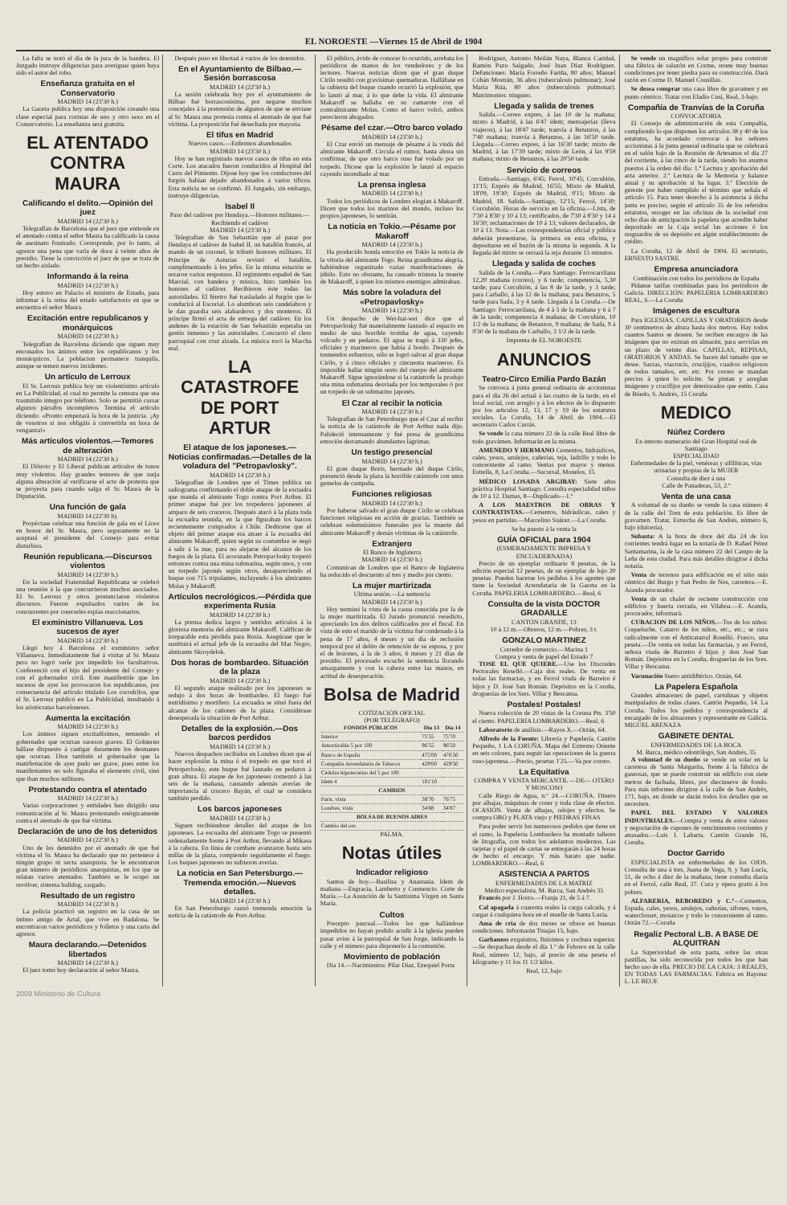EL NOROESTE —Viernes 15 de Abril de 1904
La falta se notó el día de la jura de la bandera. El Juzgado instruye diligencias para averiguar quien haya sido el autor del robo.
Enseñanza gratuita en el Conservatorio
MADRID 14 (23'30 h.)
La Gaceta publica hoy una disposición creando una clase especial para coristas de uno y otro sexo en el Conservatorio. La enseñanza será gratuita.
EL ATENTADO CONTRA MAURA
Calificando el delito.—Opinión del juez
MADRID 14 (22'30 h.)
Telegrafían de Barcelona que el juez que entiende en el atentado contra el señor Maura ha calificado la causa de asesinato frustrado. Corresponde, por lo tanto, al agresor una pena que varía de doce á veinte años de presidio. Tiene la convicción el juez de que se trata de un hecho aislado.
Informando á la reina
MADRID 14 (22'30 h.)
Hoy estuvo en Palacio el ministro de Estado, para informar á la reina del estado satisfactorio en que se encuentra el señor Maura.
Excitación entre republicanos y monárquicos
MADRID 14 (22'30 h.)
Telegrafían de Barcelona diciendo que siguen muy enconados los ánimos entre los republicanos y los monárquicos. La poblacion permanece tranquila, aunque se temen nuevos incidentes.
Un artículo de Lerroux
El Sr. Lerroux publica hoy un violentísimo artículo en La Publicidad, el cual no permite la censura que sea trasmitido íntegro por teléfono. Solo se permitió cursar algunos párrafos incompletos. Termina el artículo diciendo: «Pronto empezará la hora de la justicia. ¡Ay de vosotros si nos obligáis á convertirla en hora de venganza!»
Más artículos violentos.—Temores de alteración
MADRID 14 (22'30 h.)
El Diluvio y El Liberal publican artículos de tonos muy violentos. Hay grandes temores de que surja alguna alteración al verificarse el acto de protesta que se proyecta para cuando salga el Sr. Maura de la Diputación.
Una función de gala
MADRID 14 (22'30 h).
Proyéctase celebrar una función de gala en el Liceo en honor del Sr. Maura, pero seguramente no la aceptará el presidente del Consejo para evitar disturbios.
Reunión republicana.—Discursos violentos
MADRID 14 (22'30 h.)
En la sociedad Fraternidad Republicana se celebró una reunión á la que concurrieron muchos asociados. El Sr. Lerroux y otros pronunciaron violentos discursos. Fueron expulsados varios de los concurrentes por creerseles espías reaccionarios.
El exministro Villanueva. Los sucesos de ayer
MADRID 14 (22'30 h.)
Llegó hoy á Barcelona el exministro señor Villanueva. Inmediatamente fué á visitar al Sr. Maura pero no logró verle por impedirlo los facultativos. Conferenció con el hijo del presidente del Consejo y con el gobernador civil. Este manifestóle que los sucesos de ayer los provocaron los republicanos, por consecuencia del artículo titulado Los cocodrilos, que el Sr. Lerroux publicó en La Publicidad, insultando á los aristócratas barceloneses.
Aumenta la excitación
MADRID 14 (22'30 h.)
Los ánimos siguen excitadísimos, temiendo el gobernador que ocurran sucesos graves. El Gobierno hállase dispuesto á castigar duramente los desmanes que ocurran. Dice también el gobernador que la manifestación de ayer pudo ser grave, pues entre los manifestantes no solo figuraba el elemento civil, sinó que iban muchos militares.
Protestando contra el atentado
MADRID 14 (22'30 h.)
Varias corporaciones y entidades han dirigido una comunicación al Sr. Maura protestando enérgicamente contra el atentado de que fué víctima.
Declaración de uno de los detenidos
MADRID 14 (22'30 h.)
Uno de los detenidos por el atentado de que fué víctima el Sr. Maura ha declarado que no pertenece á ningún grupo ni secta anarquista. Se le encontraron gran número de periódicos anarquistas, en los que se relatan varios atentados. También se le ocupó un revólver, sistema bulldog, cargado.
Resultado de un registro
MADRID 14 (22'30 h.)
La policía practicó un registro en la casa de un íntimo amigo de Artal, que vive en Badalona. Se encontraron varios periódicos y folletos y una carta del agresor.
Maura declarando.—Detenidos libertados
MADRID 14 (22'30 h.)
El juez tomó hoy declaración al señor Maura.
Después puso en libertad á varios de los detenidos.
En el Ayuntamiento de Bilbao.—Sesión borrascosa
MADRID 14 (22'30 h.)
La sesión celebrada hoy por el ayuntamiento de Bilbao fué borrascosísima, por negarse muchos concejales á la pretensión de algunos de que se enviase al Sr. Maura una protesta contra el atentado de que fué víctima. La proposición fué desechada por mayoría.
El tifus en Madrid
Nuevos casos.—Enfermos abandonados
MADRID 14 (23'30 h.)
Hoy se han registrado nuevos casos de tifus en esta Corte. Los atacados fueron conducidos al Hospital del Cerro del Pimiento. Díjose hoy que los conductores del furgón habían dejado abandonados á varios tíficos. Esta noticia no se confirmó. El Juzgado, sin embargo, instruye diligencias.
Isabel II
Paso del cadáver por Hendaya.—Honores militares.—Recibiendo el cadáver
MADRID 14 (23'30 h.)
Telegrafían de San Sebastián que al pasar por Hendaya el cadáver de Isabel II, un batallón francés, al mando de un coronel, le tributó honores militares. El Príncipe de Asturias revistó el batallón, cumplimentando á los jefes. En la misma estación se rezaron varios responsos. El regimiento español de San Marcial, con bandera y música, hizo también los honores al cadáver. Recibieron éste todas las autoridades. El féretro fué trasladado al furgón que lo conducirá al Escorial. Lo alumbran seis candelabros y le dan guardia seis alabarderos y dos monteros. El príncipe firmó el acta de entrega del cadáver. En los andenes de la estación de San Sebastián esperaba un gentío inmenso y las autoridades. Concurrió el clero parroquial con cruz alzada. La música tocó la Marcha real.
LA CATASTROFE DE PORT ARTUR
El ataque de los japoneses.—Noticias confirmadas.—Detalles de la voladura del "Petropavlosky".
MADRID 14 (22'30 h.)
Telegrafían de Londres que el Times publica un radiograma confirmando el doble ataque de la escuadra que manda el almirante Togo contra Port Arthur. El primer ataque fué por los torpederos japoneses al amparo de seis cruceros. Después atacó á la plaza toda la escuadra reunida, en la que figuraban los barcos recientemente comprados á Chile. Dedúcese que el objeto del primer ataque era atraer á la escuadra del almirante Makaroff, quien según su costumbre se negó á salir á la mar, para no alejarse del alcance de los fuegos de la plaza. El acorazado Petropavlosky tropezó entonces contra una mina submarina, según unos, y con un torpedo japonés según otros, desapareciendo el buque con 715 tripulantes, incluyendo á los almirantes Molas y Makaroff.
Artículos necrológicos.—Pérdida que experimenta Rusia
MADRID 14 (22'30 h.)
La prensa dedica largos y sentidos artículos á la gloriosa memoria del almirante Makaroff. Califican de irreparable esta pérdida para Rusia. Asegúrase que le sustituirá el actual jefe de la escuadra del Mar Negro, almirante Skroydelok.
Dos horas de bombardeo. Situación de la plaza
MADRID 14 (22'30 h.)
El segundo ataque realizado por los japoneses se redujo á dos horas de bombardeo. El fuego fué nutridísimo y mortífero. La escuadra se situó fuera del alcance de los cañones de la plaza. Considérase desesperada la situación de Port Arthur.
Detalles de la explosión.—Dos barcos perdidos
MADRID 14 (23'30 h.)
Nuevos despachos recibidos en Londres dicen que al hacer explosión la mina ó el torpedo en que tocó el Petropavlosky, este buque fué lanzado en pedazos á gran altura. El ataque de los japoneses comenzó á las seis de la mañana, causando además averías de importancia al crucero Bayán, el cual se considera también perdido.
Los barcos japoneses
MADRID 14 (23'30 h.)
Siguen recibiéndose detalles del ataque de los japoneses. La escuadra del almirante Togo se presentó ordenadamente frente á Port Arthur, llevando al Mikasa á la cabeza. En línea de combate avanzaron hasta seis millas de la plaza, rompiendo seguidamente el fuego. Los buques japoneses no sufrieron averías.
La noticia en San Petersburgo.—Tremenda emoción.—Nuevos detalles.
MADRID 14 (23'30 h.)
En San Petersburgo causó tremenda emoción la noticia de la catástrofe de Port-Arthur.
El público, ávido de conocer lo ocurrido, arrebata los periódicos de manos de los vendedores y de los lectores. Nuevas noticias dicen que el gran duque Cirilo resultó con gravísimas quemaduras. Hallábase en la cubierta del buque cuando ocurrió la explosión, que lo lanzó al mar, á lo que debe la vida. El almirante Makaroff se hallaba en su camarote con el contralmirante Molas. Como el barco volcó, ambos perecieron ahogados.
Pésame del czar.—Otro barco volado
MADRID 14 (23'30 h.)
El Czar envió un mensaje de pésame á la viuda del almirante Makaroff. Circula el rumor, hasta ahora sin confirmar, de que otro barco ruso fué volado por un torpedo. Dícese que la explosión le lanzó al espacio cayendo incendiado al mar.
La prensa inglesa
MADRID 14 (23'30 h.)
Todos los periódicos de Londres elogian á Makaroff. Dicen que todos los marinos del mundo, incluso los propios japoneses, lo sentirán.
La noticia en Tokio.—Pésame por Makaroff
MADRID 14 (23'30 h.)
Ha producido honda emoción en Tokío la noticia de la vitoria del almirante Togo. Reina grandísima alegría, habiéndose organizado varias manifestaciones de júbilo. Esto no obstante, ha causado tristeza la muerte de Makaroff, á quien los mismos enemigos admiraban.
Más sobre la voladura del «Petropavlosky»
MADRID 14 (22'30 h.)
Un despacho de Wei-hai-wei dice que el Petropavlosky fué materialmente lanzado al espacio en medio de una horrible tromba de agua, cayendo volcado y en pedazos. El agua se tragó á 330 jefes, oficiales y marineros que había á bordo. Después de tremendos esfuerzos, sólo se logró salvar al gran duque Cirilo, y á cinco oficiales y cincuenta marineros. Es imposible hallar ningún resto del cuerpo del almirante Makaroff. Sigue ignorándose si la catástrofe la produjo una mina submarina desviada por los temporales ó por un torpedo de un submarino japonés.
El Czar al recibir la noticia
MADRID 14 (22'30 h.)
Telegrafían de San Petersburgo que el Czar al recibir la noticia de la catástrofe de Port Arthur nada dijo. Palideció intensamente y fué presa de grandísima emoción derramando abundantes lágrimas.
Un testigo presencial
MADRID 14 (22'30 h.)
El gran duque Boris, hermado del duque Cirilo, presenció desde la plaza la horrible catástrofe con unos gemelos de campaña.
Funciones religiosas
MADRID 14 (22'30 h.)
Por haberse salvado el gran duque Cirilo se celebran funciones religiosas en acción de gracias. También se celebran solemnísimos funerales por la muerte del almirante Makaroff y demás víctimas de la catástrofe.
Extranjero
El Banco de Inglaterra
MADRID 14 (23'30 h.)
Comunican de Londres que el Banco de Inglaterra ha reducido el descuento al tres y medio por ciento.
La mujer martirizada
Ultima sesión.—La sentencia
MADRID 14 (23'30 h.)
Hoy terminó la vista de la causa conocida por la de la mujer martirizada. El Jurado pronunció veredicto, apreciando los dos delitos calificados por el fiscal. En vista de esto el marido de la víctima fué condenado á la pena de 17 años, 4 meses y un día de reclusión temporal por el delito de retención de su esposa, y por el de lesiones, á la de 3 años, 6 meses y 21 días de presidio. El procesado escuchó la sentencia llorando amargamente y con la cabeza entre las manos, en actitud de desesperación.
Bolsa de Madrid
COTIZACIÓN OFICIAL
(POR TELÉGRAFO)
| FONDOS PÚBLICOS | Día 13 | Día 14 |
| --- | --- | --- |
| Interior | 75'55 | 75'70 |
| Amortizable 5 por 100 | 96'55 | 96'50 |
| Banco de España | 475'00 | 476'50 |
| Compañía Arrendataria de Tabacos | 429'00 | 429'50 |
| Cédulas hipotecarias del 5 por 100 | | |
| Idem 4 | 101'10 | |
| CAMBIOS | | |
| París, vista | 38'70 | 76'75 |
| Londres, vista | 34'88 | 34'87 |
| BOLSA DE BUENOS AIRES | | |
| Cambio del oro | | |
PALMA.
Notas útiles
Indicador religioso
Santos de hoy.—Basilisa y Anastasia. Idem de mañana.—Engracia, Lamberto y Cremencio. Corte de María.—La Asunción de la Santísima Virgen en Santa María.
Cultos
Precepto pascual.—Todos los que hallándose impedidos no hayan podido acudir á la iglesia pueden pasar aviso á la parroquial de San Jorge, indicando la calle y el número para disponerlo á la comunión.
Movimiento de población
Día 14.—Nacimientos: Pilar Díaz, Ezequiel Porta
Rodríguez, Antonio Meilán Naya, Blanca Caridad, Ramón Pazo Salgado, José Juan Díaz Rodríguez. Defunciones: María Forreño Fariña, 80 años; Manuel Cobán Mostrán, 36 años (tuberculosis pulmonar); José María Rúa, 80 años (tuberculosis pulmonar). Matrimonios: ninguno.
Llegada y salida de trenes
Salida.—Correo expres, á las 10 de la mañana; mixto á Madrid, á las 6'47 idem; mensajerías (lleva viajeros), á las 18'47 tarde; tranvía á Betanzos, á las 7'40 mañana; tranvía á Betanzos, á las 16'50 tarde. Llegada.—Correo expres, á las 16'30 tarde; mixto de Madrid, á las 17'39 tarde; mixto de León, á las 9'59 mañana; mixto de Betanzos, á las 20'50 tarde.
Servicio de correos
Entrada.—Santiago, 6'45; Ferrol, 10'45; Corcubión, 11'15; Exprés de Madrid, 16'55; Mixto de Madrid, 18'09, 19'30; Exprés de Madrid, 9'15; Mixto de Madrid, 18. Salida.—Santiago, 12'15; Ferrol, 14'30; Corcubión. Horas de servicio en la oficina.—Lista, de 7'30 á 8'30 y 10 á 13; certificados, de 7'30 á 8'30 y 14 á 16'30; reclamaciones de 10 á 13; valores declarados, de 10 á 13. Nota.—Las correspondencias oficial y pública deberán presentarse, la primera en esta oficina, y depositarse en el buzón de la misma la segunda. A la llegada del mixto se cerrará la reja durante 15 minutos.
Llegada y salida de coches
Salida de la Coruña.—Para Santiago: Ferrocarrilana 12,20 mañana (correo), y 6 tarde; competencia, 5,30 tarde; para Corcubión, á las 8 de la tarde, y 3 tarde; para Carballo, á las 12 de la mañana; para Betanzos, 5 tarde para Sada, 3 y 4 tarde. Llegada á la Coruña.—De Santiago: Ferrocarrilana, de 4 á 5 de la mañana y 6 á 7 de la tarde; competencia 4 mañana; de Corcubión, 10 1/2 de la mañana; de Betanzos, 9 mañana; de Sada, 9 á 9'30 de la mañana de Carballo, 3 1/2 de la tarde.
Imprenta de EL NOROESTE
ANUNCIOS
Teatro-Circo Emilia Pardo Bazán
Se convoca á junta general ordinaria de accionistas para el día 26 del actual á las cuatro de la tarde, en el local social, con arreglo y á los efectos de lo dispuesto por los artículos 12, 13, 17 y 19 de los estatutos sociales. La Coruña, 14 de Abril de 1904.—El secretario Carlos Currás.
Se vende la casa número 22 de la calle Real libre de todo gravámen. Informarán en la misma.
AMENEDO Y HERMANO Cementos, hidráulicos, cales, yesos, azulejos, cañerías, teja, ladrillo y todo lo concerniente al ramo. Ventas por mayor y menor. Estrella, 8, La Coruña.—Sucursal, Monelos, 15.
MÉDICO LOSADA ARGIBAY: Siete años práctica Hospital Santiago. Consulta especialidad niños de 10 á 12. Damas, 8—Duplicado—1.º
A LOS MAESTROS DE OBRAS Y CONTRATISTAS.—Cementos, hidráulicas, cales y yesos en partidas.—Marcelino Suárez.—La Coruña.
Se ha puesto á la venta la
GUÍA OFICIAL para 1904
(ESMERADAMENTE IMPRESA Y ENCUADERNADA)
Precio de un ejemplar ordinario 8 pesetas, de la edición especial 12 pesetas, de un ejemplar de lujo 20 pesetas. Pueden hacerse los pedidos á los agentes que tiene la Sociedad Arrendataria de la Gaceta en la Coruña. PAPELERIA LOMBARDERO.—Real, 6
Consulta de la vista DOCTOR GRADAILLE
CANTÓN GRANDE, 13
10 á 12 m.—Obreros, 12 m.—Pobres, 3 t.
GONZALO MARTINEZ
Corredor de comercio.—Marina 1
Compra y venta de papel del Estado 7
TOSE EL QUE QUIERE.—Use los Discoides Pectorales Roselló.—Caja dos reales. De venta en todas las farmacias, y en Ferrol viuda de Barreiro é hijos y D. José San Román. Depósitos en la Coruña, droguerías de los Sres. Villar y Bescansa.
Postales! Postales!
Nueva colección de 20 vistas de la Coruna Pts. 3'50 el ciento. PAPELERIA LOMBARDERO.—Real, 6
Laboratorio de análisis.—Rayos X.—Orzán, 64.
Alfredo de la Fuente: Librería y Papelería. Cantón Pequeño, 1 LA CORUÑA. Mapa del Extremo Oriente en seis colores, para seguir las operaciones de la guerra ruso-japonesa.—Precio, pesetas 1'25.—Va por correo.
La Equitativa
COMPRA Y VENTA MERCANTIL —DE— OTERO Y MOSCOSO
Calle Riego de Agua, n.º 24.—CORUÑA. Dinero por alhajas, máquinas de coser y toda clase de efectos. OCASIÓN. Venta de alhajas, relojes y efectos. Se compra ORO y PLATA viejo y PIEDRAS FINAS
Para poder servir los numerosos pedidos que tiene en el ramo, la Papelería Lombardero ha montado talleres de litografía, con todos los adelantos modernos. Las tarjetas y el papel de cartas se entregarán á las 24 horas de hecho el encargo. Y más barato que nadie. LOMBARDERO.—Real, 6
ASISTENCIA A PARTOS
ENFERMEDADES DE LA MATRIZ
Médico especialista, M. Barca, San Andrés 35
Francés por J. Horro.—Franja 21, de 5 á 7.
Cal apagada á cuarenta reales la carga calcada, y á cargar á cualquiera hora en el muelle de Santa Lucía.
Ama de cria de dos meses se ofrece en buenas condiciones. Informarán Tinajas 15, bajo.
Garbanzos exquisitos, finísimos y cochura superior.—Se despachan desde el día 1.º de Febrero en la calle Real, número 12, bajo, al precio de una peseta el kilogramo y 11 los 11 1/2 kilos.
Real, 12, bajo
Se vende un magnífico solar propio para construir una fábrica de salazón en Corme, reune muy buenas condiciones por tener piedra para su construcción. Dará razón en Corme D. Manuel Cousillas.
Se desea comprar una casa libre de gravamen y en punto céntrico. Tratar con Eladio Cusí, Real, 3-bajo.
Compañía de Tranvías de la Coruña
CONVOCATORIA
El Consejo de administración de esta Compañía, cumpliendo lo que disponen los artículos 38 y 40 de los estatutos, ha acordado convocar á los señores accionistas á la junta general ordinaria que se celebrará en el salón bajo de la Reunión de Artesanos el día 27 del corriente, á las cinco de la tarde, siendo los asuntos puestos á la orden del día: 1.º Lectura y aprobación del acta anterior. 2.º Lectura de la Memoria y balance anual y su aprobación si ha lugar. 3.º Elección de gerente por haber cumplido el término que señala el artículo 15. Para tener derecho á la asistencia á dicha junta es preciso, según el artículo 35 de los referidos estatutos, recoger en las oficinas de la sociedad con ocho días de anticipación la papeleta que acredite haber depositado en la Caja social las acciones ó los resguardos de su depósito en algún establecimiento de crédito.
La Coruña, 12 de Abril de 1904. El secretario, ERNESTO SASTRE.
Empresa anunciadora
Combinación con todos los periódicos de España
Pídanse tarifas combinadas para los periódicos de Galicia. DIRECCIÓN: PAPELERIA LOMBARDERO REAL, 6.—La Coruña
Imágenes de escultura
Para IGLESIAS, CAPILLAS Y ORATORIOS desde 30 centímetros de altura hasta dos metros. Hay todos cuantos Santos se deseen. Se reciben encargos de las imágenes que no existan en almacén, para servirlas en un plazo de veinte días. CAPILLAS, REPISAS, ORATORIOS Y ANDAS. Se hacen del tamaño que se desee. Sacras, viacrucis, crucijijos, cuadros religiosos de todos tamaños, etc. etc. Por correo se mandan precios á quien lo solicite. Se pintan y arreglan imágenes y crucifijos por deteriorados que estén. Casa de Bóedo, S. Andrés, 15 Coruña
MEDICO
Núñez Cordero
Ex-interno numerario del Gran Hospital real de Santiago
ESPECIALIDAD
Enfermedades de la piel, venéreas y sifilíticas, vías urinarias y propias de la MUJER
Consulta de diez á una
Calle de Panaderas, 53, 2.º
Venta de una casa
A voluntad de su dueño se vende la casa número 4 de la calle del Tren de esta población. Es libre de gravamen. Tratar, Estrecha de San Andrés, número 6, bajo (dulcería).
Subasta: A la hora de doce del día 24 de los corrientes tendrá lugar en la notaría de D. Rafael Pérez Santamarina, la de la casa número 22 del Campo de la Leña de esta ciudad. Para más detalles dirigirse á dicha notaría.
Venta de terrenos para edificación en el sitio más céntrico del Burgo y San Pedro de Nos, carretera.—E. Aranda procurador.
Venta de un chalet de reciente construcción con edificios y huerta cerrada, en Vilaboa.—E. Aranda, procurador, informará.
CURACION DE LOS NIÑOS.—Tos de los niños: Coqueluche, Catarro de los niños, etc., etc.; se cura radicalmente con el Anticatarral Roselló. Frasco, una peseta.—De venta en todas las farmacias, y en Ferrol, señora viuda de Barreiro é hijos y don José San Román. Depósitos en la Coruña, droguerías de los Sres. Villar y Bescansa.
Vacunación Suero antidiftérico. Orzán, 64.
La Papelera Española
Grandes almacenes de papel, cartulinas y objetos manipulados de todas clases. Cantón Pequeño, 14. La Coruña. Todos los pedidos y correspondencia al encargado de los almacenes y representante en Galicia. MIGUEL ARENAZA
GABINETE DENTAL
ENFERMEDADES DE LA BOCA
M. Barca, médico odontólogo, San Andrés, 35
A voluntad de su dueño se vende un solar en la carretera de Santa Margarita, frente á la fábrica de gaseosas, que se puede construir un edificio con siete metros de fachada, libres, por diecinueve de fondo. Para más informes dirigirse á la calle de San Andrés, 171, bajo, en donde se darán todos los detalles que se necesiten.
PAPEL DEL ESTADO Y VALORES INDUSTRIALES.—Compra y venta de estos valores y negociación de cupones de vencimientos corrientes y atrasados.—Luis I. Labarta. Cantón Grande 16, Coruña.
Doctor Garrido
ESPECIALISTA en enfermedades de los OJOS. Consulta de una á tres, Juana de Vega, 9, y San Lucía, 51, de ocho á diez de la mañana; tiene consulta diaria en el Ferrol, calle Real, 37. Cura y opera gratis á los pobres.
ALFARERIA, REBOREDO y C.ª—Cementos, Espada, cales, yesos, azulejos, cañerías, sifones, vasos, waterclosset, mosaicos y todo lo concerniente al ramo. Orzán 72.—Coruña
Regaliz Pectoral L.B. A BASE DE ALQUITRAN
La Superioridad de esta pasta, sobre las otras pastillas, ha sido reconocida por todos los que han hecho uso de ella. PRECIO DE LA CAJA: 3 REALES, EN TODAS LAS FARMACIAS. Fabrica en Bayona: L. LE BEUF.
2009 Ministerio de Cultura